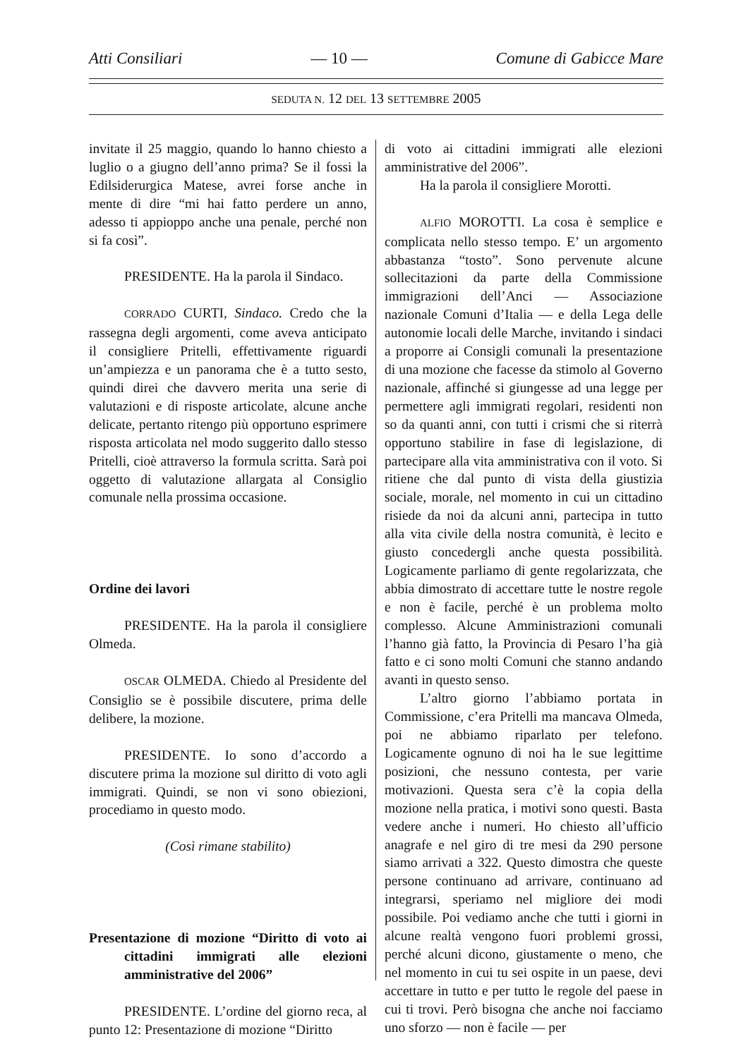Atti Consiliari — 10 — Comune di Gabicce Mare
SEDUTA N. 12 DEL 13 SETTEMBRE 2005
invitate il 25 maggio, quando lo hanno chiesto a luglio o a giugno dell’anno prima? Se il fossi la Edilsiderurgica Matese, avrei forse anche in mente di dire “mi hai fatto perdere un anno, adesso ti appioppo anche una penale, perché non si fa così”.
PRESIDENTE. Ha la parola il Sindaco.
CORRADO CURTI, Sindaco. Credo che la rassegna degli argomenti, come aveva anticipato il consigliere Pritelli, effettivamente riguardi un’ampiezza e un panorama che è a tutto sesto, quindi direi che davvero merita una serie di valutazioni e di risposte articolate, alcune anche delicate, pertanto ritengo più opportuno esprimere risposta articolata nel modo suggerito dallo stesso Pritelli, cioè attraverso la formula scritta. Sarà poi oggetto di valutazione allargata al Consiglio comunale nella prossima occasione.
Ordine dei lavori
PRESIDENTE. Ha la parola il consigliere Olmeda.
OSCAR OLMEDA. Chiedo al Presidente del Consiglio se è possibile discutere, prima delle delibere, la mozione.
PRESIDENTE. Io sono d’accordo a discutere prima la mozione sul diritto di voto agli immigrati. Quindi, se non vi sono obiezioni, procediamo in questo modo.
(Così rimane stabilito)
Presentazione di mozione “Diritto di voto ai cittadini immigrati alle elezioni amministrative del 2006”
PRESIDENTE. L’ordine del giorno reca, al punto 12: Presentazione di mozione “Diritto
di voto ai cittadini immigrati alle elezioni amministrative del 2006”.
Ha la parola il consigliere Morotti.
ALFIO MOROTTI. La cosa è semplice e complicata nello stesso tempo. E’ un argomento abbastanza “tosto”. Sono pervenute alcune sollecitazioni da parte della Commissione immigrazioni dell’Anci — Associazione nazionale Comuni d’Italia — e della Lega delle autonomie locali delle Marche, invitando i sindaci a proporre ai Consigli comunali la presentazione di una mozione che facesse da stimolo al Governo nazionale, affinché si giungesse ad una legge per permettere agli immigrati regolari, residenti non so da quanti anni, con tutti i crismi che si riterrà opportuno stabilire in fase di legislazione, di partecipare alla vita amministrativa con il voto. Si ritiene che dal punto di vista della giustizia sociale, morale, nel momento in cui un cittadino risiede da noi da alcuni anni, partecipa in tutto alla vita civile della nostra comunità, è lecito e giusto concedergli anche questa possibilità. Logicamente parliamo di gente regolarizzata, che abbia dimostrato di accettare tutte le nostre regole e non è facile, perché è un problema molto complesso. Alcune Amministrazioni comunali l’hanno già fatto, la Provincia di Pesaro l’ha già fatto e ci sono molti Comuni che stanno andando avanti in questo senso.
L’altro giorno l’abbiamo portata in Commissione, c’era Pritelli ma mancava Olmeda, poi ne abbiamo riparlato per telefono. Logicamente ognuno di noi ha le sue legittime posizioni, che nessuno contesta, per varie motivazioni. Questa sera c’è la copia della mozione nella pratica, i motivi sono questi. Basta vedere anche i numeri. Ho chiesto all’ufficio anagrafe e nel giro di tre mesi da 290 persone siamo arrivati a 322. Questo dimostra che queste persone continuano ad arrivare, continuano ad integrarsi, speriamo nel migliore dei modi possibile. Poi vediamo anche che tutti i giorni in alcune realtà vengono fuori problemi grossi, perché alcuni dicono, giustamente o meno, che nel momento in cui tu sei ospite in un paese, devi accettare in tutto e per tutto le regole del paese in cui ti trovi. Però bisogna che anche noi facciamo uno sforzo — non è facile — per